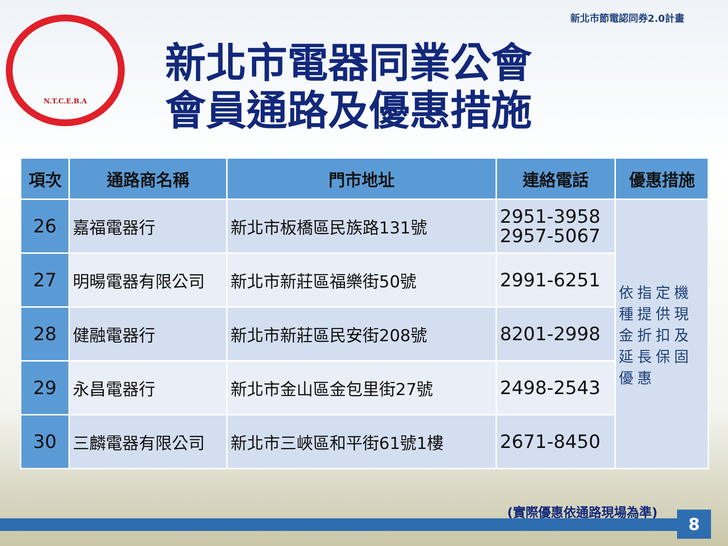新北市節電認同券2.0計畫
N.T.C.E.B.A
新北市電器同業公會
會員通路及優惠措施
| 項次 | 通路商名稱 | 門市地址 | 連絡電話 | 優惠措施 |
| --- | --- | --- | --- | --- |
| 26 | 嘉福電器行 | 新北市板橋區民族路131號 | 2951-3958 2957-5067 | 依指定機種提供現金折扣及延長保固優惠 |
| 27 | 明暘電器有限公司 | 新北市新莊區福樂街50號 | 2991-6251 | |
| 28 | 健融電器行 | 新北市新莊區民安街208號 | 8201-2998 | |
| 29 | 永昌電器行 | 新北市金山區金包里街27號 | 2498-2543 | |
| 30 | 三麟電器有限公司 | 新北市三峽區和平街61號1樓 | 2671-8450 | |
(實際優惠依通路現場為準) 8